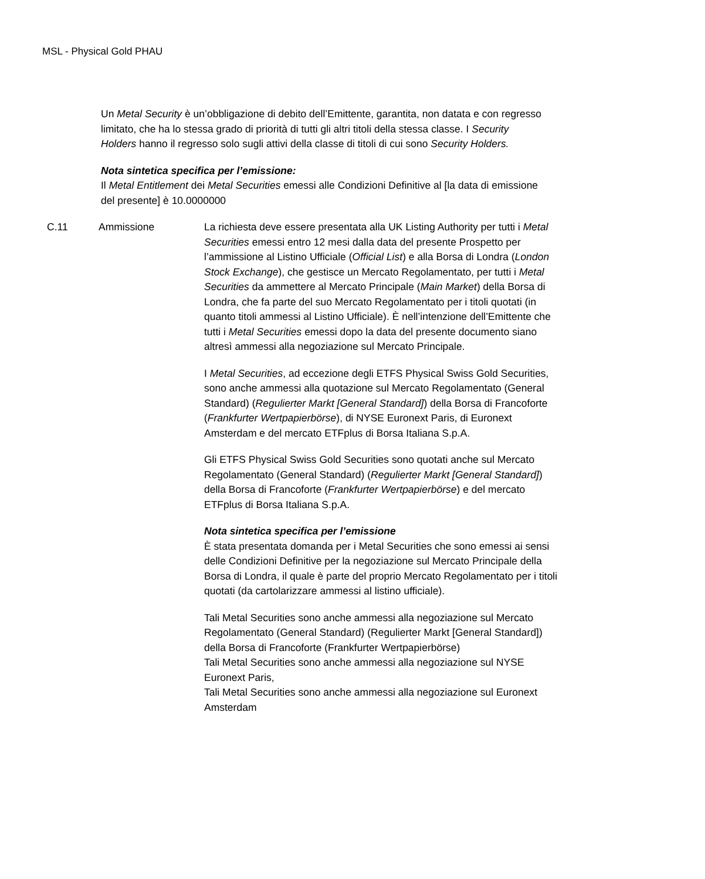MSL - Physical Gold PHAU
Un Metal Security è un’obbligazione di debito dell’Emittente, garantita, non datata e con regresso limitato, che ha lo stessa grado di priorità di tutti gli altri titoli della stessa classe. I Security Holders hanno il regresso solo sugli attivi della classe di titoli di cui sono Security Holders.
Nota sintetica specifica per l’emissione:
Il Metal Entitlement dei Metal Securities emessi alle Condizioni Definitive al [la data di emissione del presente] è 10.0000000
C.11 Ammissione La richiesta deve essere presentata alla UK Listing Authority per tutti i Metal Securities emessi entro 12 mesi dalla data del presente Prospetto per l’ammissione al Listino Ufficiale (Official List) e alla Borsa di Londra (London Stock Exchange), che gestisce un Mercato Regolamentato, per tutti i Metal Securities da ammettere al Mercato Principale (Main Market) della Borsa di Londra, che fa parte del suo Mercato Regolamentato per i titoli quotati (in quanto titoli ammessi al Listino Ufficiale). È nell’intenzione dell’Emittente che tutti i Metal Securities emessi dopo la data del presente documento siano altresì ammessi alla negoziazione sul Mercato Principale.
I Metal Securities, ad eccezione degli ETFS Physical Swiss Gold Securities, sono anche ammessi alla quotazione sul Mercato Regolamentato (General Standard) (Regulierter Markt [General Standard]) della Borsa di Francoforte (Frankfurter Wertpapierbörse), di NYSE Euronext Paris, di Euronext Amsterdam e del mercato ETFplus di Borsa Italiana S.p.A.
Gli ETFS Physical Swiss Gold Securities sono quotati anche sul Mercato Regolamentato (General Standard) (Regulierter Markt [General Standard]) della Borsa di Francoforte (Frankfurter Wertpapierbörse) e del mercato ETFplus di Borsa Italiana S.p.A.
Nota sintetica specifica per l’emissione
È stata presentata domanda per i Metal Securities che sono emessi ai sensi delle Condizioni Definitive per la negoziazione sul Mercato Principale della Borsa di Londra, il quale è parte del proprio Mercato Regolamentato per i titoli quotati (da cartolarizzare ammessi al listino ufficiale).
Tali Metal Securities sono anche ammessi alla negoziazione sul Mercato Regolamentato (General Standard) (Regulierter Markt [General Standard]) della Borsa di Francoforte (Frankfurter Wertpapierbörse)
Tali Metal Securities sono anche ammessi alla negoziazione sul NYSE Euronext Paris,
Tali Metal Securities sono anche ammessi alla negoziazione sul Euronext Amsterdam